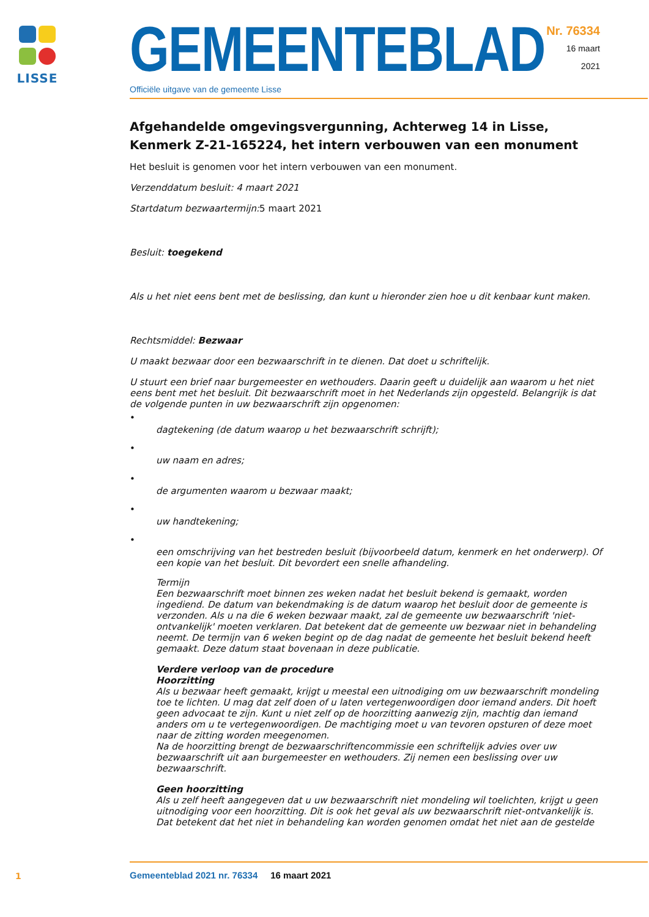LISSE
GEMEENTEBLAD
Officiële uitgave van de gemeente Lisse
Nr. 76334
16 maart
2021
Afgehandelde omgevingsvergunning, Achterweg 14 in Lisse, Kenmerk Z-21-165224, het intern verbouwen van een monument
Het besluit is genomen voor het intern verbouwen van een monument.
Verzenddatum besluit: 4 maart 2021
Startdatum bezwaartermijn: 5 maart 2021
Besluit: toegekend
Als u het niet eens bent met de beslissing, dan kunt u hieronder zien hoe u dit kenbaar kunt maken.
Rechtsmiddel: Bezwaar
U maakt bezwaar door een bezwaarschrift in te dienen. Dat doet u schriftelijk.
U stuurt een brief naar burgemeester en wethouders. Daarin geeft u duidelijk aan waarom u het niet eens bent met het besluit. Dit bezwaarschrift moet in het Nederlands zijn opgesteld. Belangrijk is dat de volgende punten in uw bezwaarschrift zijn opgenomen:
•
dagtekening (de datum waarop u het bezwaarschrift schrijft);
•
uw naam en adres;
•
de argumenten waarom u bezwaar maakt;
•
uw handtekening;
•
een omschrijving van het bestreden besluit (bijvoorbeeld datum, kenmerk en het onderwerp). Of een kopie van het besluit. Dit bevordert een snelle afhandeling.
Termijn
Een bezwaarschrift moet binnen zes weken nadat het besluit bekend is gemaakt, worden ingediend. De datum van bekendmaking is de datum waarop het besluit door de gemeente is verzonden. Als u na die 6 weken bezwaar maakt, zal de gemeente uw bezwaarschrift 'niet-ontvankelijk' moeten verklaren. Dat betekent dat de gemeente uw bezwaar niet in behandeling neemt. De termijn van 6 weken begint op de dag nadat de gemeente het besluit bekend heeft gemaakt. Deze datum staat bovenaan in deze publicatie.
Verdere verloop van de procedure
Hoorzitting
Als u bezwaar heeft gemaakt, krijgt u meestal een uitnodiging om uw bezwaarschrift mondeling toe te lichten. U mag dat zelf doen of u laten vertegenwoordigen door iemand anders. Dit hoeft geen advocaat te zijn. Kunt u niet zelf op de hoorzitting aanwezig zijn, machtig dan iemand anders om u te vertegenwoordigen. De machtiging moet u van tevoren opsturen of deze moet naar de zitting worden meegenomen.
Na de hoorzitting brengt de bezwaarschriftencommissie een schriftelijk advies over uw bezwaarschrift uit aan burgemeester en wethouders. Zij nemen een beslissing over uw bezwaarschrift.
Geen hoorzitting
Als u zelf heeft aangegeven dat u uw bezwaarschrift niet mondeling wil toelichten, krijgt u geen uitnodiging voor een hoorzitting. Dit is ook het geval als uw bezwaarschrift niet-ontvankelijk is. Dat betekent dat het niet in behandeling kan worden genomen omdat het niet aan de gestelde
1
Gemeenteblad 2021 nr. 76334 16 maart 2021